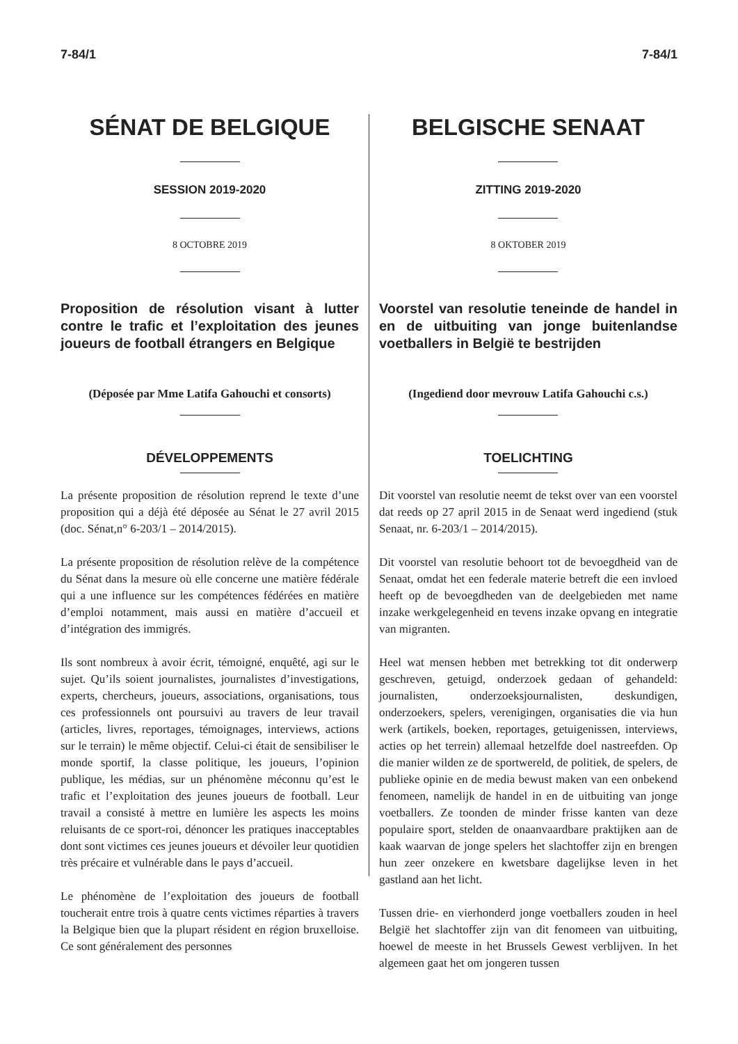7-84/1 7-84/1
SÉNAT DE BELGIQUE
SESSION 2019-2020
8 OCTOBRE 2019
Proposition de résolution visant à lutter contre le trafic et l’exploitation des jeunes joueurs de football étrangers en Belgique
(Déposée par Mme Latifa Gahouchi et consorts)
DÉVELOPPEMENTS
La présente proposition de résolution reprend le texte d’une proposition qui a déjà été déposée au Sénat le 27 avril 2015 (doc. Sénat,n° 6-203/1 – 2014/2015).
La présente proposition de résolution relève de la compétence du Sénat dans la mesure où elle concerne une matière fédérale qui a une influence sur les compétences fédérées en matière d’emploi notamment, mais aussi en matière d’accueil et d’intégration des immigrés.
Ils sont nombreux à avoir écrit, témoigné, enquêté, agi sur le sujet. Qu’ils soient journalistes, journalistes d’investigations, experts, chercheurs, joueurs, associations, organisations, tous ces professionnels ont poursuivi au travers de leur travail (articles, livres, reportages, témoignages, interviews, actions sur le terrain) le même objectif. Celui-ci était de sensibiliser le monde sportif, la classe politique, les joueurs, l’opinion publique, les médias, sur un phénomène méconnu qu’est le trafic et l’exploitation des jeunes joueurs de football. Leur travail a consisté à mettre en lumière les aspects les moins reluisants de ce sport-roi, dénoncer les pratiques inacceptables dont sont victimes ces jeunes joueurs et dévoiler leur quotidien très précaire et vulnérable dans le pays d’accueil.
Le phénomène de l’exploitation des joueurs de football toucherait entre trois à quatre cents victimes réparties à travers la Belgique bien que la plupart résident en région bruxelloise. Ce sont généralement des personnes
BELGISCHE SENAAT
ZITTING 2019-2020
8 OKTOBER 2019
Voorstel van resolutie teneinde de handel in en de uitbuiting van jonge buitenlandse voetballers in België te bestrijden
(Ingediend door mevrouw Latifa Gahouchi c.s.)
TOELICHTING
Dit voorstel van resolutie neemt de tekst over van een voorstel dat reeds op 27 april 2015 in de Senaat werd ingediend (stuk Senaat, nr. 6-203/1 – 2014/2015).
Dit voorstel van resolutie behoort tot de bevoegdheid van de Senaat, omdat het een federale materie betreft die een invloed heeft op de bevoegdheden van de deelgebieden met name inzake werkgelegenheid en tevens inzake opvang en integratie van migranten.
Heel wat mensen hebben met betrekking tot dit onderwerp geschreven, getuigd, onderzoek gedaan of gehandeld: journalisten, onderzoeksjournalisten, deskundigen, onderzoekers, spelers, verenigingen, organisaties die via hun werk (artikels, boeken, reportages, getuigenissen, interviews, acties op het terrein) allemaal hetzelfde doel nastreefden. Op die manier wilden ze de sportwereld, de politiek, de spelers, de publieke opinie en de media bewust maken van een onbekend fenomeen, namelijk de handel in en de uitbuiting van jonge voetballers. Ze toonden de minder frisse kanten van deze populaire sport, stelden de onaanvaardbare praktijken aan de kaak waarvan de jonge spelers het slachtoffer zijn en brengen hun zeer onzekere en kwetsbare dagelijkse leven in het gastland aan het licht.
Tussen drie- en vierhonderd jonge voetballers zouden in heel België het slachtoffer zijn van dit fenomeen van uitbuiting, hoewel de meeste in het Brussels Gewest verblijven. In het algemeen gaat het om jongeren tussen